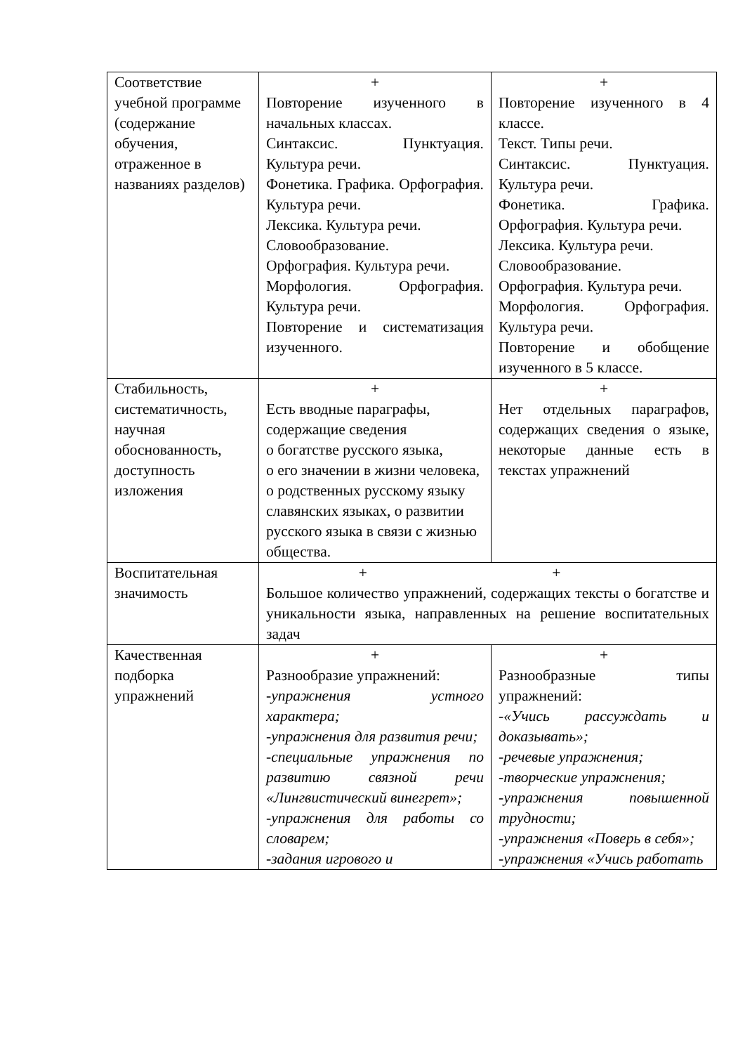| Соответствие учебной программе (содержание обучения, отраженное в названиях разделов) | + Повторение изученного в начальных классах. Синтаксис. Пунктуация. Культура речи. Фонетика. Графика. Орфография. Культура речи. Лексика. Культура речи. Словообразование. Орфография. Культура речи. Морфология. Орфография. Культура речи. Повторение и систематизация изученного. | + Повторение изученного в 4 классе. Текст. Типы речи. Синтаксис. Пунктуация. Культура речи. Фонетика. Графика. Орфография. Культура речи. Лексика. Культура речи. Словообразование. Орфография. Культура речи. Морфология. Орфография. Культура речи. Повторение и обобщение изученного в 5 классе. |
| Стабильность, систематичность, научная обоснованность, доступность изложения | + Есть вводные параграфы, содержащие сведения о богатстве русского языка, о его значении в жизни человека, о родственных русскому языку славянских языках, о развитии русского языка в связи с жизнью общества. | + Нет отдельных параграфов, содержащих сведения о языке, некоторые данные есть в текстах упражнений |
| Воспитательная значимость | + + Большое количество упражнений, содержащих тексты о богатстве и уникальности языка, направленных на решение воспитательных задач | |
| Качественная подборка упражнений | + Разнообразие упражнений: -упражнения устного характера; -упражнения для развития речи; -специальные упражнения по развитию связной речи «Лингвистический винегрет»; -упражнения для работы со словарем; -задания игрового и | + Разнообразные типы упражнений: -«Учись рассуждать и доказывать»; -речевые упражнения; -творческие упражнения; -упражнения повышенной трудности; -упражнения «Поверь в себя»; -упражнения «Учись работать |